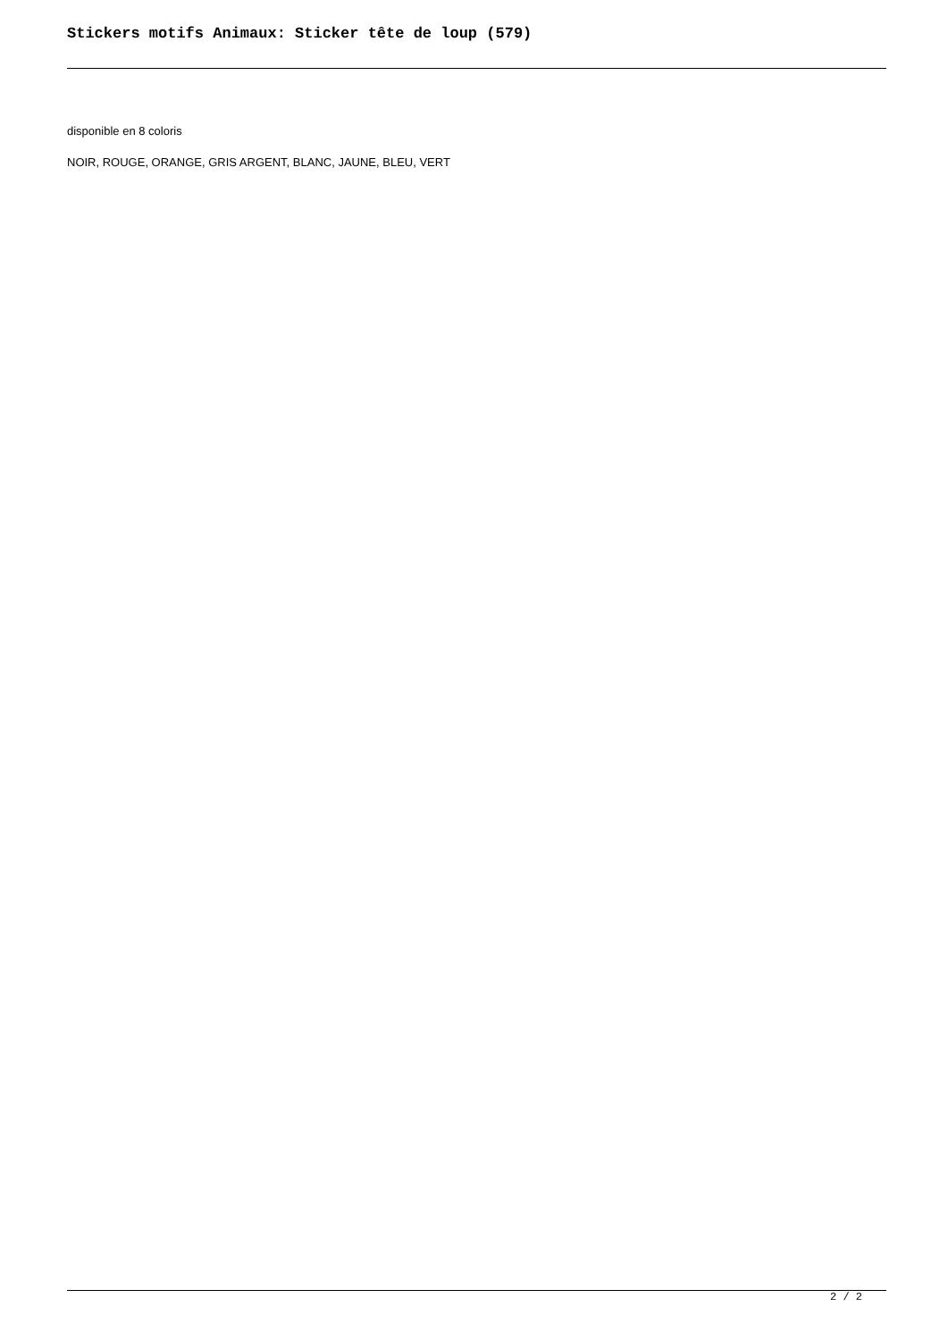Stickers motifs Animaux: Sticker tête de loup (579)
disponible en 8 coloris
NOIR, ROUGE, ORANGE, GRIS ARGENT, BLANC, JAUNE, BLEU, VERT
2 / 2